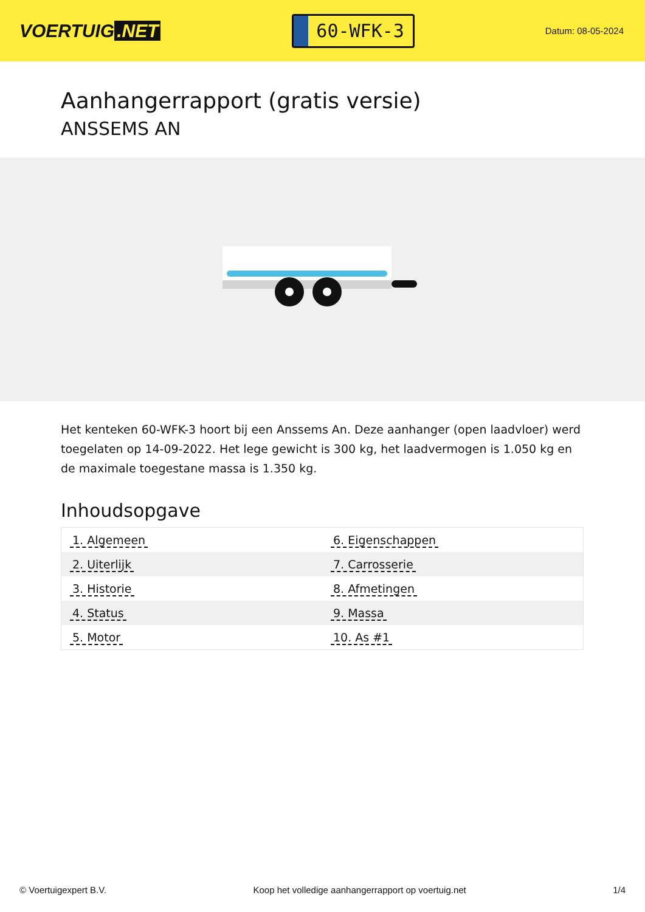VOERTUIG.NET
60-WFK-3
Datum: 08-05-2024
Aanhangerrapport (gratis versie)
ANSSEMS AN
Het kenteken 60-WFK-3 hoort bij een Anssems An. Deze aanhanger (open laadvloer) werd toegelaten op 14-09-2022. Het lege gewicht is 300 kg, het laadvermogen is 1.050 kg en de maximale toegestane massa is 1.350 kg.
Inhoudsopgave
| 1. Algemeen | 6. Eigenschappen |
| 2. Uiterlijk | 7. Carrosserie |
| 3. Historie | 8. Afmetingen |
| 4. Status | 9. Massa |
| 5. Motor | 10. As #1 |
© Voertuigexpert B.V. Koop het volledige aanhangerrapport op voertuig.net 1/4